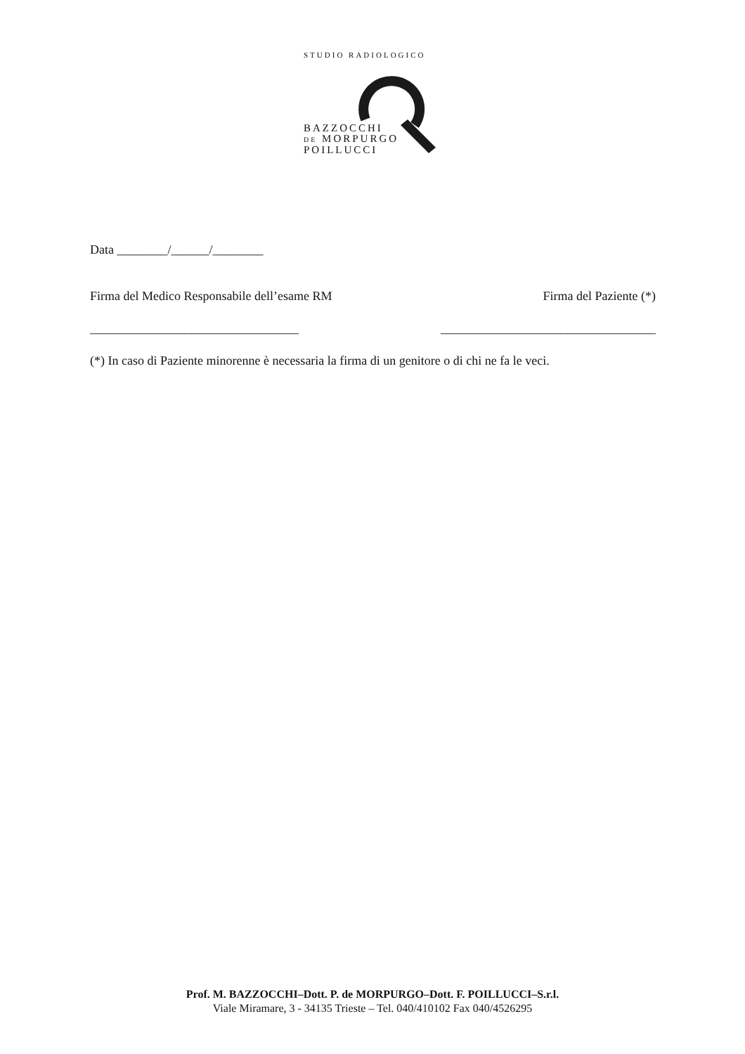STUDIO RADIOLOGICO
BAZZOCCHI
DE MORPURGO
POILLUCCI
Data ________/______/________
Firma del Medico Responsabile dell’esame RM Firma del Paziente (*)
_________________________________ __________________________________
(*) In caso di Paziente minorenne è necessaria la firma di un genitore o di chi ne fa le veci.
Prof. M. BAZZOCCHI–Dott. P. de MORPURGO–Dott. F. POILLUCCI–S.r.l.
Viale Miramare, 3 - 34135 Trieste – Tel. 040/410102 Fax 040/4526295